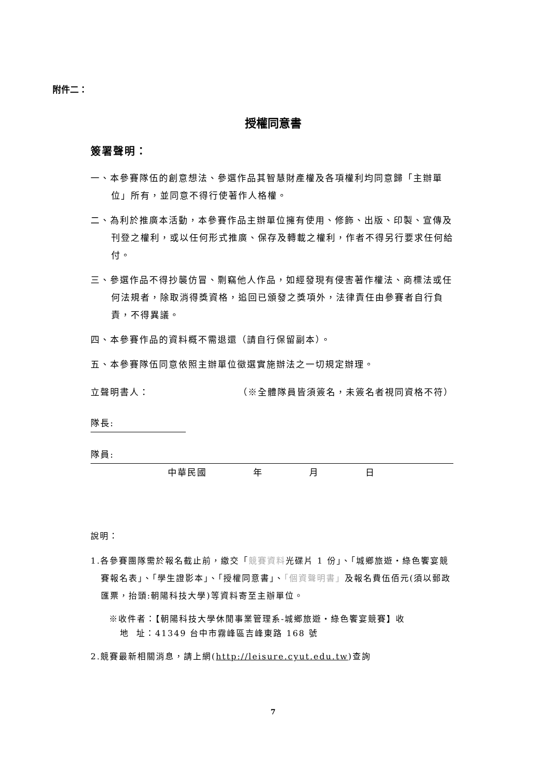附件二：
授權同意書
簽署聲明：
一、本參賽隊伍的創意想法、參選作品其智慧財產權及各項權利均同意歸「主辦單位」所有，並同意不得行使著作人格權。
二、為利於推廣本活動，本參賽作品主辦單位擁有使用、修飾、出版、印製、宣傳及刊登之權利，或以任何形式推廣、保存及轉載之權利，作者不得另行要求任何給付。
三、參選作品不得抄襲仿冒、剽竊他人作品，如經發現有侵害著作權法、商標法或任何法規者，除取消得獎資格，追回已頒發之獎項外，法律責任由參賽者自行負責，不得異議。
四、本參賽作品的資料概不需退還（請自行保留副本）。
五、本參賽隊伍同意依照主辦單位徵選實施辦法之一切規定辦理。
立聲明書人： （※全體隊員皆須簽名，未簽名者視同資格不符）
隊長:
隊員:
中華民國 年 月 日
說明：
1.各參賽團隊需於報名截止前，繳交「競賽資料光碟片 1 份」、「城鄉旅遊・綠色饗宴競賽報名表」、「學生證影本」、「授權同意書」、「個資聲明書」及報名費伍佰元(須以郵政匯票，抬頭:朝陽科技大學)等資料寄至主辦單位。
※收件者：【朝陽科技大學休閒事業管理系-城鄉旅遊・綠色饗宴競賽】收
地 址：41349 台中市霧峰區吉峰東路 168 號
2.競賽最新相關消息，請上網(http://leisure.cyut.edu.tw)查詢
7